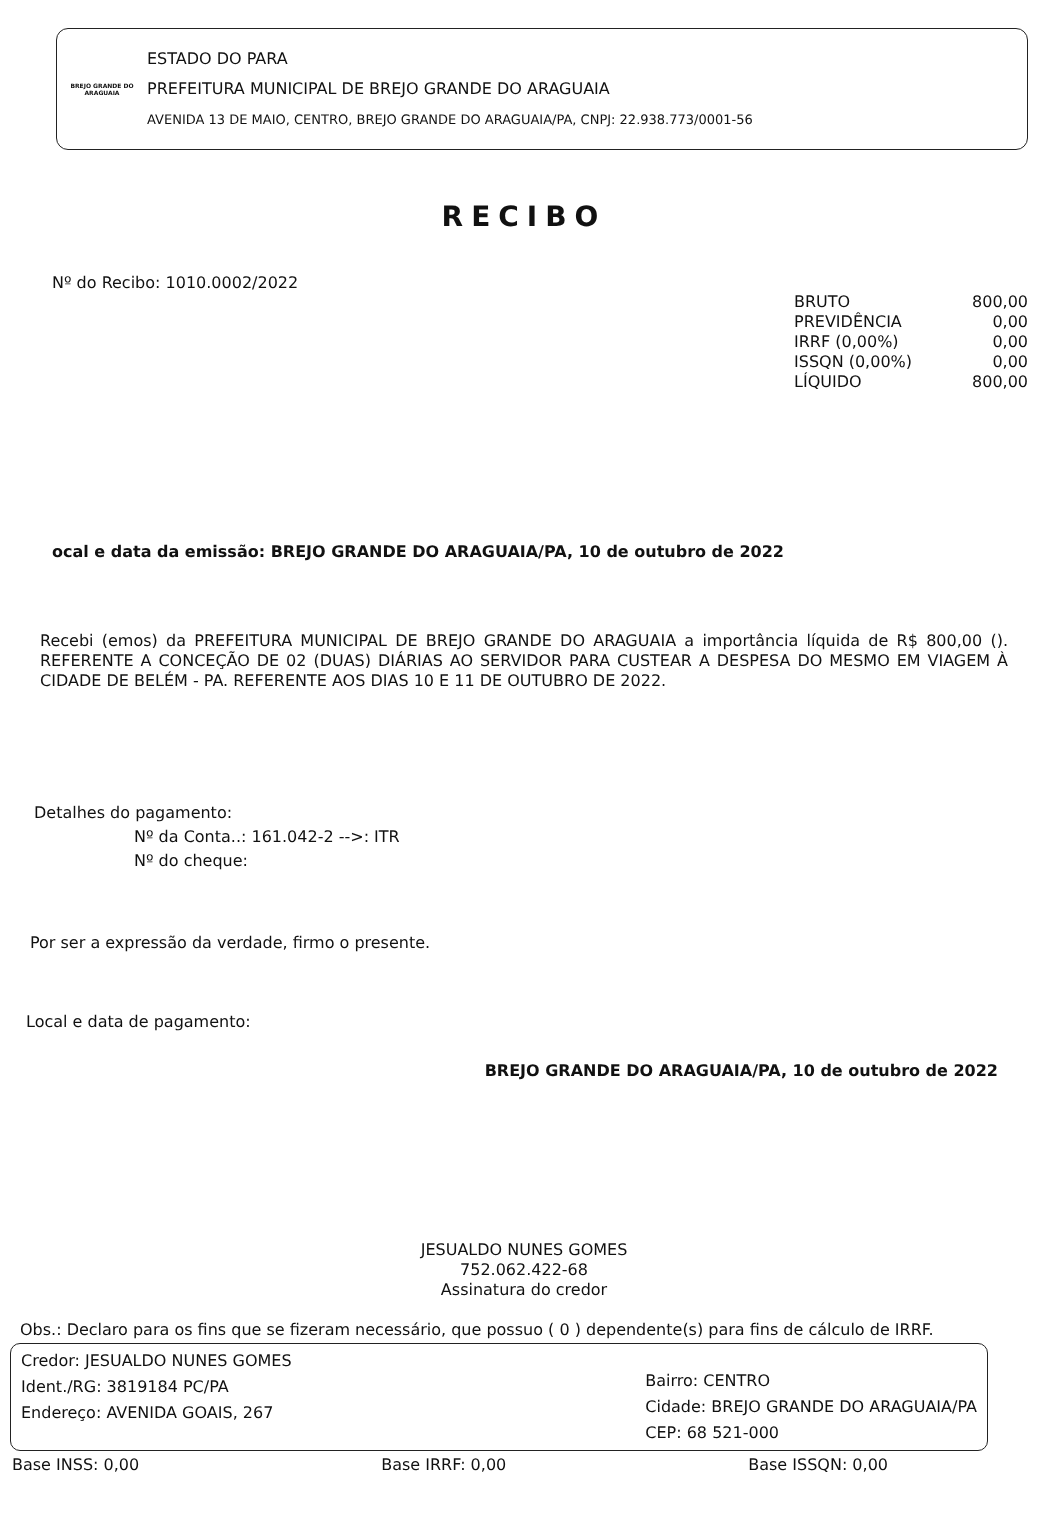BREJO GRANDE DO ARAGUAIA
ESTADO DO PARA
PREFEITURA MUNICIPAL DE BREJO GRANDE DO ARAGUAIA
AVENIDA 13 DE MAIO, CENTRO, BREJO GRANDE DO ARAGUAIA/PA, CNPJ: 22.938.773/0001-56
RECIBO
Nº do Recibo: 1010.0002/2022
| BRUTO | 800,00 |
| PREVIDÊNCIA | 0,00 |
| IRRF (0,00%) | 0,00 |
| ISSQN (0,00%) | 0,00 |
| LÍQUIDO | 800,00 |
ocal e data da emissão: BREJO GRANDE DO ARAGUAIA/PA, 10 de outubro de 2022
Recebi (emos) da PREFEITURA MUNICIPAL DE BREJO GRANDE DO ARAGUAIA a importância líquida de R$ 800,00 (). REFERENTE A CONCEÇÃO DE 02 (DUAS) DIÁRIAS AO SERVIDOR PARA CUSTEAR A DESPESA DO MESMO EM VIAGEM À CIDADE DE BELÉM - PA. REFERENTE AOS DIAS 10 E 11 DE OUTUBRO DE 2022.
Detalhes do pagamento:
Nº da Conta..: 161.042-2 -->: ITR
Nº do cheque:
Por ser a expressão da verdade, firmo o presente.
Local e data de pagamento:
BREJO GRANDE DO ARAGUAIA/PA, 10 de outubro de 2022
JESUALDO NUNES GOMES
752.062.422-68
Assinatura do credor
Obs.: Declaro para os fins que se fizeram necessário, que possuo ( 0 ) dependente(s) para fins de cálculo de IRRF.
Credor: JESUALDO NUNES GOMES
Ident./RG: 3819184 PC/PA
Endereço: AVENIDA GOAIS, 267
Bairro: CENTRO
Cidade: BREJO GRANDE DO ARAGUAIA/PA
CEP: 68 521-000
Base INSS: 0,00 Base IRRF: 0,00 Base ISSQN: 0,00